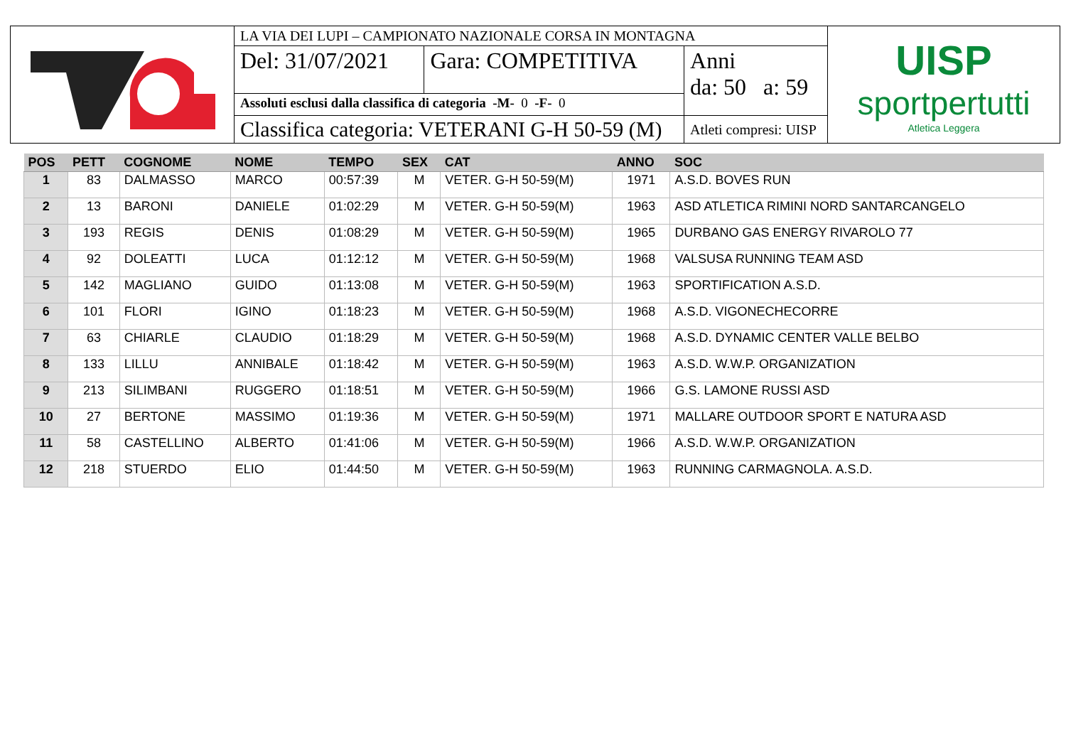| | LA VIA DEI LUPI – CAMPIONATO NAZIONALE CORSA IN MONTAGNA | | | UISP sportpertutti Atletica Leggera |
| | Del: 31/07/2021 | Gara: COMPETITIVA | Anni da: 50 a: 59 | |
| | Assoluti esclusi dalla classifica di categoria -M- 0 -F- 0 | | | |
| | Classifica categoria: VETERANI G-H 50-59 (M) | | Atleti compresi: UISP | |
| POS | PETT | COGNOME | NOME | TEMPO | SEX | CAT | ANNO | SOC |
| --- | --- | --- | --- | --- | --- | --- | --- | --- |
| 1 | 83 | DALMASSO | MARCO | 00:57:39 | M | VETER. G-H 50-59(M) | 1971 | A.S.D. BOVES RUN |
| 2 | 13 | BARONI | DANIELE | 01:02:29 | M | VETER. G-H 50-59(M) | 1963 | ASD ATLETICA RIMINI NORD SANTARCANGELO |
| 3 | 193 | REGIS | DENIS | 01:08:29 | M | VETER. G-H 50-59(M) | 1965 | DURBANO GAS ENERGY RIVAROLO 77 |
| 4 | 92 | DOLEATTI | LUCA | 01:12:12 | M | VETER. G-H 50-59(M) | 1968 | VALSUSA RUNNING TEAM ASD |
| 5 | 142 | MAGLIANO | GUIDO | 01:13:08 | M | VETER. G-H 50-59(M) | 1963 | SPORTIFICATION A.S.D. |
| 6 | 101 | FLORI | IGINO | 01:18:23 | M | VETER. G-H 50-59(M) | 1968 | A.S.D. VIGONECHECORRE |
| 7 | 63 | CHIARLE | CLAUDIO | 01:18:29 | M | VETER. G-H 50-59(M) | 1968 | A.S.D. DYNAMIC CENTER VALLE BELBO |
| 8 | 133 | LILLU | ANNIBALE | 01:18:42 | M | VETER. G-H 50-59(M) | 1963 | A.S.D. W.W.P. ORGANIZATION |
| 9 | 213 | SILIMBANI | RUGGERO | 01:18:51 | M | VETER. G-H 50-59(M) | 1966 | G.S. LAMONE RUSSI ASD |
| 10 | 27 | BERTONE | MASSIMO | 01:19:36 | M | VETER. G-H 50-59(M) | 1971 | MALLARE OUTDOOR SPORT E NATURA ASD |
| 11 | 58 | CASTELLINO | ALBERTO | 01:41:06 | M | VETER. G-H 50-59(M) | 1966 | A.S.D. W.W.P. ORGANIZATION |
| 12 | 218 | STUERDO | ELIO | 01:44:50 | M | VETER. G-H 50-59(M) | 1963 | RUNNING CARMAGNOLA. A.S.D. |